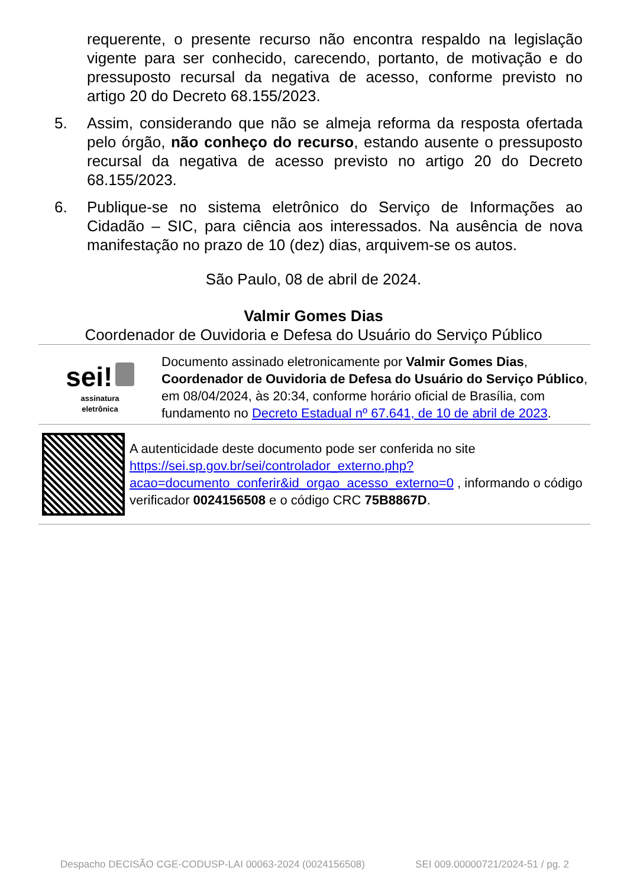requerente, o presente recurso não encontra respaldo na legislação vigente para ser conhecido, carecendo, portanto, de motivação e do pressuposto recursal da negativa de acesso, conforme previsto no artigo 20 do Decreto 68.155/2023.
5. Assim, considerando que não se almeja reforma da resposta ofertada pelo órgão, não conheço do recurso, estando ausente o pressuposto recursal da negativa de acesso previsto no artigo 20 do Decreto 68.155/2023.
6. Publique-se no sistema eletrônico do Serviço de Informações ao Cidadão – SIC, para ciência aos interessados. Na ausência de nova manifestação no prazo de 10 (dez) dias, arquivem-se os autos.
São Paulo, 08 de abril de 2024.
Valmir Gomes Dias
Coordenador de Ouvidoria e Defesa do Usuário do Serviço Público
sei!
assinatura
eletrônica
Documento assinado eletronicamente por Valmir Gomes Dias, Coordenador de Ouvidoria de Defesa do Usuário do Serviço Público, em 08/04/2024, às 20:34, conforme horário oficial de Brasília, com fundamento no Decreto Estadual nº 67.641, de 10 de abril de 2023.
A autenticidade deste documento pode ser conferida no site https://sei.sp.gov.br/sei/controlador_externo.php?acao=documento_conferir&id_orgao_acesso_externo=0 , informando o código verificador 0024156508 e o código CRC 75B8867D.
Despacho DECISÃO CGE-CODUSP-LAI 00063-2024 (0024156508) SEI 009.00000721/2024-51 / pg. 2